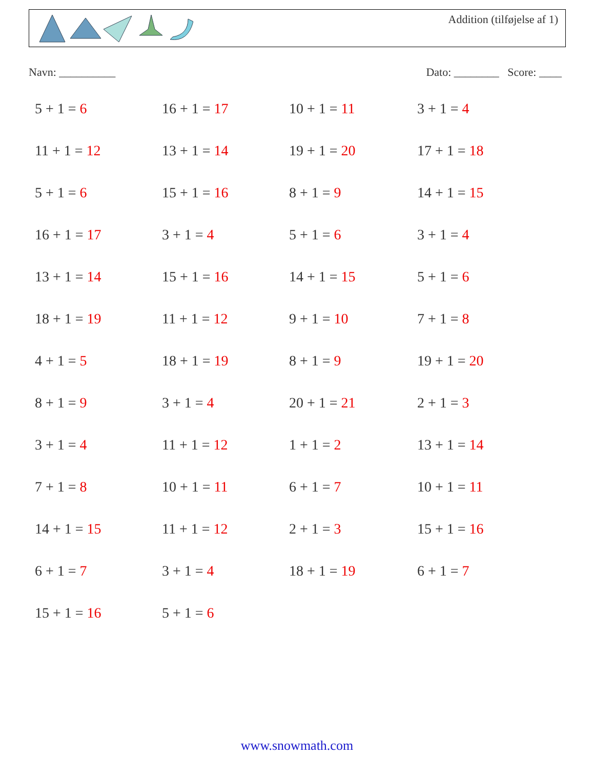Addition (tilføjelse af 1)
Navn: __________ Dato: ________ Score: ____
5 + 1 = 6
16 + 1 = 17
10 + 1 = 11
3 + 1 = 4
11 + 1 = 12
13 + 1 = 14
19 + 1 = 20
17 + 1 = 18
5 + 1 = 6
15 + 1 = 16
8 + 1 = 9
14 + 1 = 15
16 + 1 = 17
3 + 1 = 4
5 + 1 = 6
3 + 1 = 4
13 + 1 = 14
15 + 1 = 16
14 + 1 = 15
5 + 1 = 6
18 + 1 = 19
11 + 1 = 12
9 + 1 = 10
7 + 1 = 8
4 + 1 = 5
18 + 1 = 19
8 + 1 = 9
19 + 1 = 20
8 + 1 = 9
3 + 1 = 4
20 + 1 = 21
2 + 1 = 3
3 + 1 = 4
11 + 1 = 12
1 + 1 = 2
13 + 1 = 14
7 + 1 = 8
10 + 1 = 11
6 + 1 = 7
10 + 1 = 11
14 + 1 = 15
11 + 1 = 12
2 + 1 = 3
15 + 1 = 16
6 + 1 = 7
3 + 1 = 4
18 + 1 = 19
6 + 1 = 7
15 + 1 = 16
5 + 1 = 6
www.snowmath.com